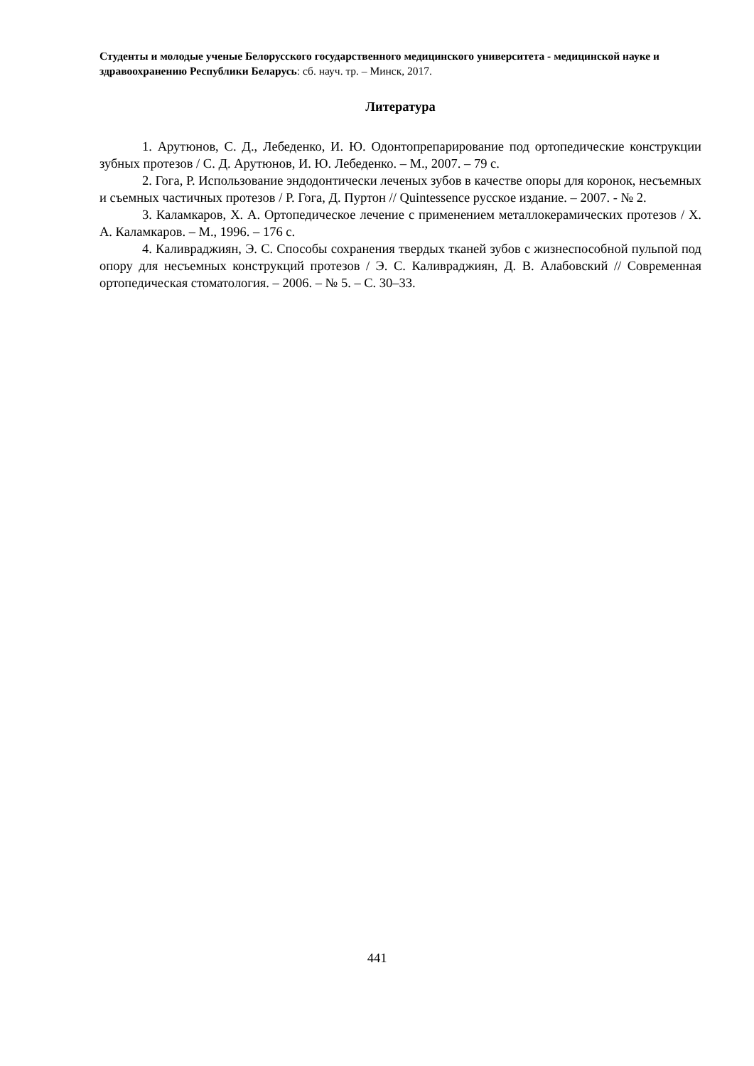Студенты и молодые ученые Белорусского государственного медицинского университета - медицинской науке и здравоохранению Республики Беларусь: сб. науч. тр. – Минск, 2017.
Литература
1. Арутюнов, С. Д., Лебеденко, И. Ю. Одонтопрепарирование под ортопедические конструкции зубных протезов / С. Д. Арутюнов, И. Ю. Лебеденко. – М., 2007. – 79 с.
2. Гога, Р. Использование эндодонтически леченых зубов в качестве опоры для коронок, несъемных и съемных частичных протезов / Р. Гога, Д. Пуртон // Quintessence русское издание. – 2007. - № 2.
3. Каламкаров, Х. А. Ортопедическое лечение с применением металлокерамических протезов / Х. А. Каламкаров. – М., 1996. – 176 с.
4. Каливраджиян, Э. С. Способы сохранения твердых тканей зубов с жизнеспособной пульпой под опору для несъемных конструкций протезов / Э. С. Каливраджиян, Д. В. Алабовский // Современная ортопедическая стоматология. – 2006. – № 5. – С. 30–33.
441